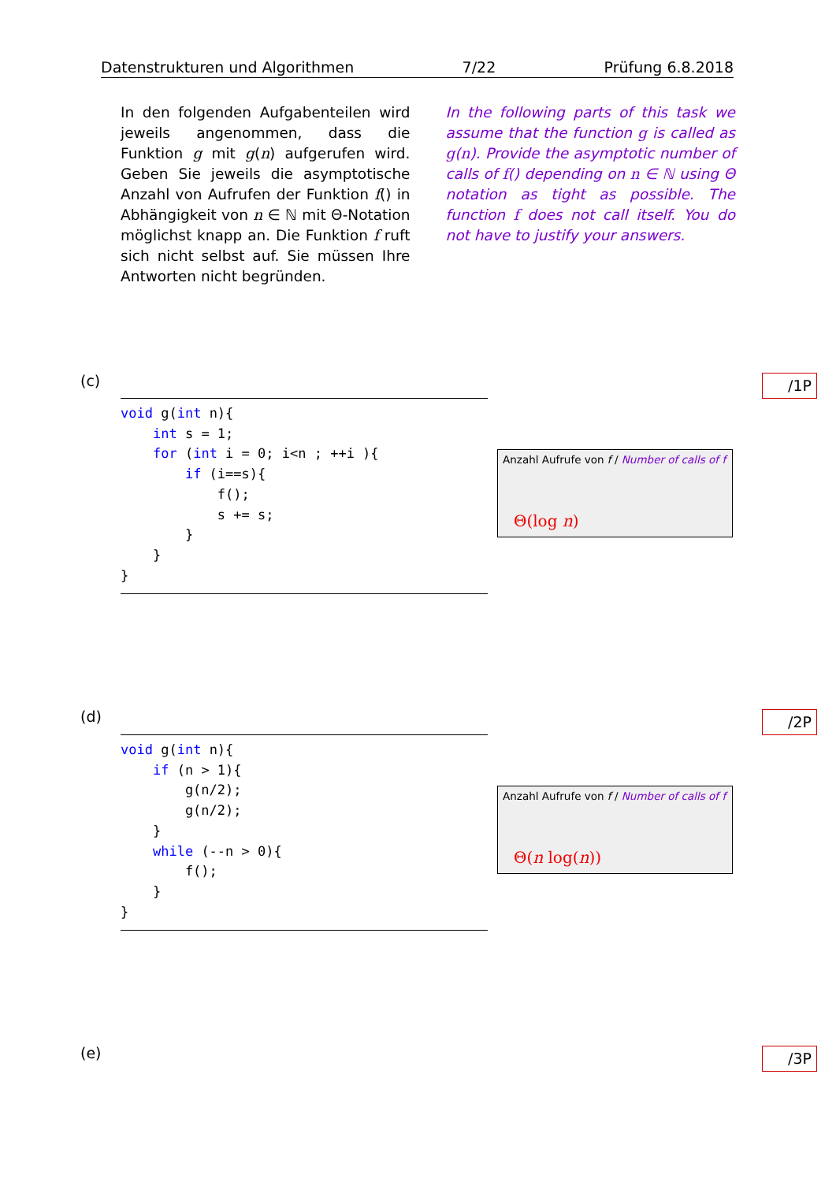Datenstrukturen und Algorithmen 7/22 Prüfung 6.8.2018
In den folgenden Aufgabenteilen wird jeweils angenommen, dass die Funktion g mit g(n) aufgerufen wird. Geben Sie jeweils die asymptotische Anzahl von Aufrufen der Funktion f() in Abhängigkeit von n ∈ ℕ mit Θ-Notation möglichst knapp an. Die Funktion f ruft sich nicht selbst auf. Sie müssen Ihre Antworten nicht begründen.
In the following parts of this task we assume that the function g is called as g(n). Provide the asymptotic number of calls of f() depending on n ∈ ℕ using Θ notation as tight as possible. The function f does not call itself. You do not have to justify your answers.
(c) /1P
void g(int n){
    int s = 1;
    for (int i = 0; i<n ; ++i ){
        if (i==s){
            f();
            s += s;
        }
    }
}
Anzahl Aufrufe von f / Number of calls of f
Θ(log n)
(d) /2P
void g(int n){
    if (n > 1){
        g(n/2);
        g(n/2);
    }
    while (--n > 0){
        f();
    }
}
Anzahl Aufrufe von f / Number of calls of f
Θ(n log(n))
(e) /3P